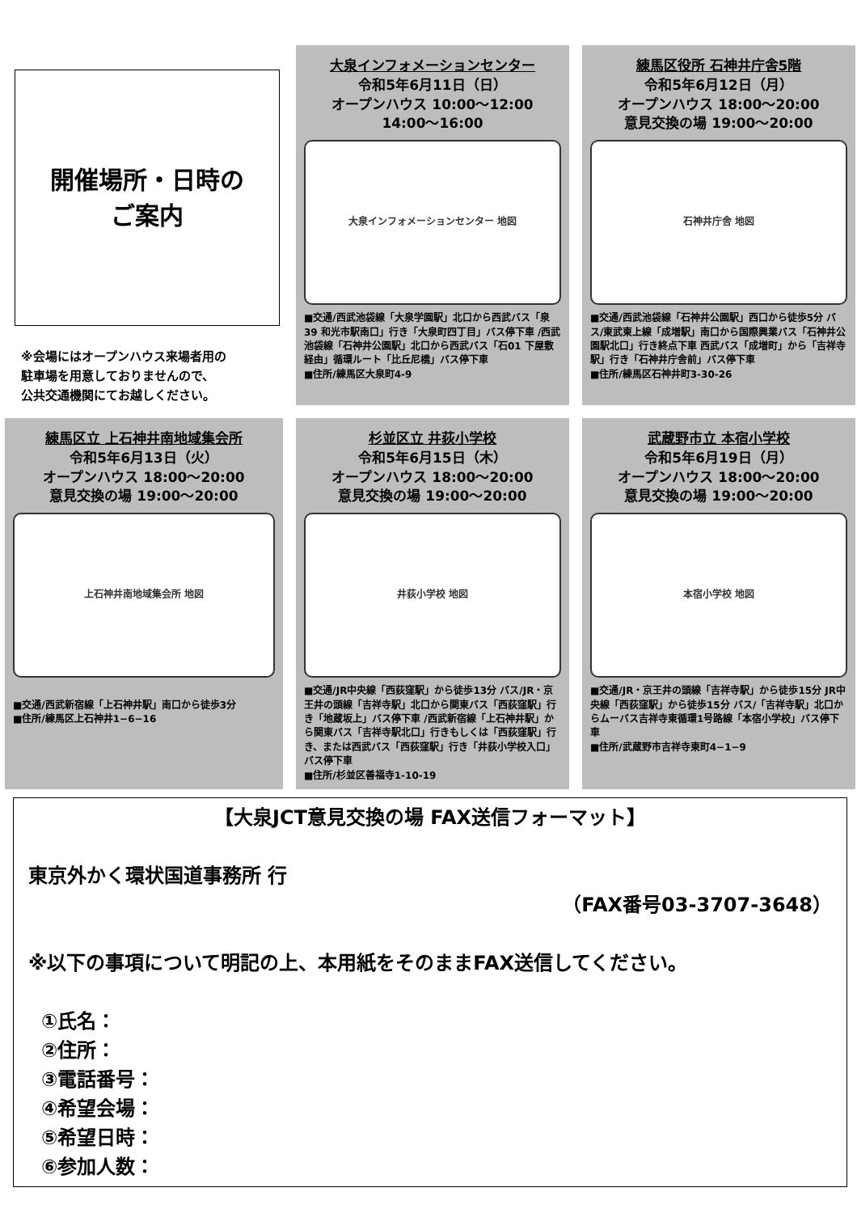開催場所・日時の
ご案内
※会場にはオープンハウス来場者用の
駐車場を用意しておりませんので、
公共交通機関にてお越しください。
大泉インフォメーションセンター
令和5年6月11日（日）
オープンハウス 10:00～12:00
14:00～16:00
大泉インフォメーションセンター 地図
■交通/西武池袋線「大泉学園駅」北口から西武バス「泉39 和光市駅南口」行き「大泉町四丁目」バス停下車 /西武池袋線「石神井公園駅」北口から西武バス「石01 下屋敷経由」循環ルート「比丘尼橋」バス停下車
■住所/練馬区大泉町4-9
練馬区役所 石神井庁舎5階
令和5年6月12日（月）
オープンハウス 18:00～20:00
意見交換の場 19:00～20:00
石神井庁舎 地図
■交通/西武池袋線「石神井公園駅」西口から徒歩5分 バス/東武東上線「成増駅」南口から国際興業バス「石神井公園駅北口」行き終点下車 西武バス「成増町」から「吉祥寺駅」行き「石神井庁舎前」バス停下車
■住所/練馬区石神井町3-30-26
練馬区立 上石神井南地域集会所
令和5年6月13日（火）
オープンハウス 18:00～20:00
意見交換の場 19:00～20:00
上石神井南地域集会所 地図
■交通/西武新宿線「上石神井駅」南口から徒歩3分
■住所/練馬区上石神井1−6−16
杉並区立 井荻小学校
令和5年6月15日（木）
オープンハウス 18:00～20:00
意見交換の場 19:00～20:00
井荻小学校 地図
■交通/JR中央線「西荻窪駅」から徒歩13分 バス/JR・京王井の頭線「吉祥寺駅」北口から関東バス「西荻窪駅」行き「地蔵坂上」バス停下車 /西武新宿線「上石神井駅」から関東バス「吉祥寺駅北口」行きもしくは「西荻窪駅」行き、または西武バス「西荻窪駅」行き「井荻小学校入口」バス停下車
■住所/杉並区善福寺1-10-19
武蔵野市立 本宿小学校
令和5年6月19日（月）
オープンハウス 18:00～20:00
意見交換の場 19:00～20:00
本宿小学校 地図
■交通/JR・京王井の頭線「吉祥寺駅」から徒歩15分 JR中央線「西荻窪駅」から徒歩15分 バス/「吉祥寺駅」北口からムーバス吉祥寺東循環1号路線「本宿小学校」バス停下車
■住所/武蔵野市吉祥寺東町4−1−9
【大泉JCT意見交換の場 FAX送信フォーマット】
東京外かく環状国道事務所 行
（FAX番号03-3707-3648）
※以下の事項について明記の上、本用紙をそのままFAX送信してください。
①氏名：
②住所：
③電話番号：
④希望会場：
⑤希望日時：
⑥参加人数：